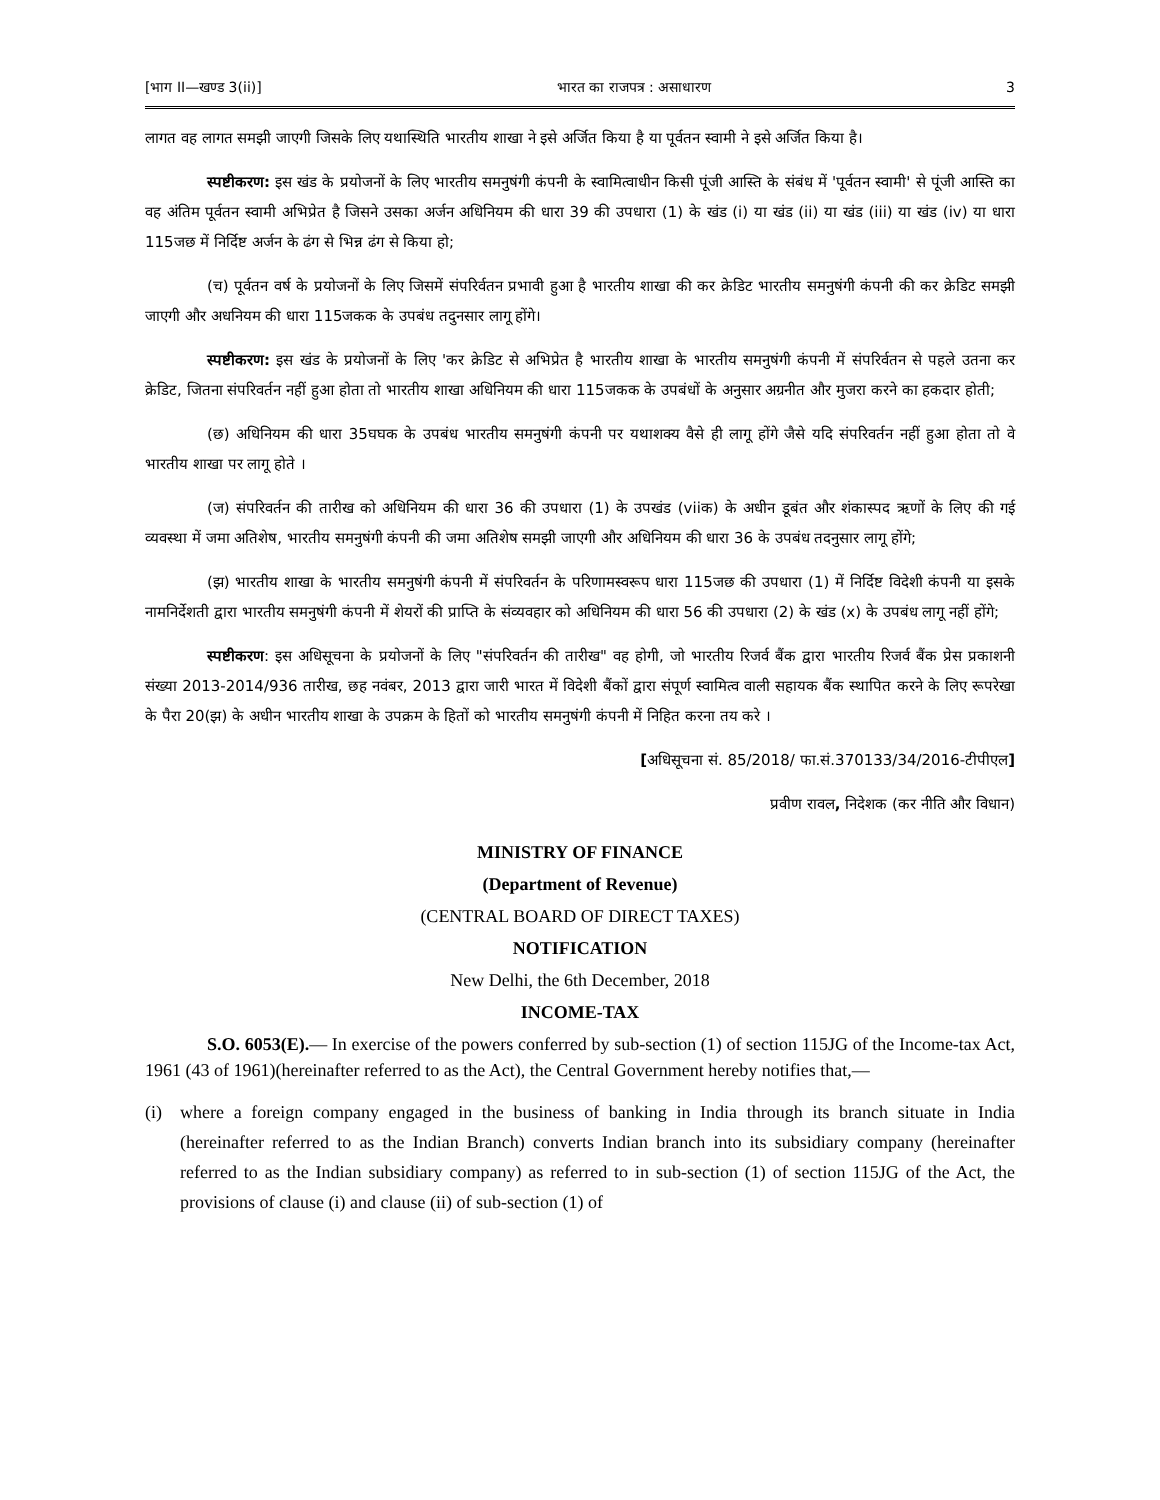[भाग II—खण्ड 3(ii)] भारत का राजपत्र : असाधारण 3
लागत वह लागत समझी जाएगी जिसके लिए यथास्थिति भारतीय शाखा ने इसे अर्जित किया है या पूर्वतन स्वामी ने इसे अर्जित किया है।
स्पष्टीकरण: इस खंड के प्रयोजनों के लिए भारतीय समनुषंगी कंपनी के स्वामित्वाधीन किसी पूंजी आस्ति के संबंध में 'पूर्वतन स्वामी' से पूंजी आस्ति का वह अंतिम पूर्वतन स्वामी अभिप्रेत है जिसने उसका अर्जन अधिनियम की धारा 39 की उपधारा (1) के खंड (i) या खंड (ii) या खंड (iii) या खंड (iv) या धारा 115जछ में निर्दिष्ट अर्जन के ढंग से भिन्न ढंग से किया हो;
(च) पूर्वतन वर्ष के प्रयोजनों के लिए जिसमें संपरिर्वतन प्रभावी हुआ है भारतीय शाखा की कर क्रेडिट भारतीय समनुषंगी कंपनी की कर क्रेडिट समझी जाएगी और अधनियम की धारा 115जकक के उपबंध तदुनसार लागू होंगे।
स्पष्टीकरण: इस खंड के प्रयोजनों के लिए 'कर क्रेडिट से अभिप्रेत है भारतीय शाखा के भारतीय समनुषंगी कंपनी में संपरिर्वतन से पहले उतना कर क्रेडिट, जितना संपरिवर्तन नहीं हुआ होता तो भारतीय शाखा अधिनियम की धारा 115जकक के उपबंधों के अनुसार अग्रनीत और मुजरा करने का हकदार होती;
(छ) अधिनियम की धारा 35घघक के उपबंध भारतीय समनुषंगी कंपनी पर यथाशक्य वैसे ही लागू होंगे जैसे यदि संपरिवर्तन नहीं हुआ होता तो वे भारतीय शाखा पर लागू होते ।
(ज) संपरिवर्तन की तारीख को अधिनियम की धारा 36 की उपधारा (1) के उपखंड (viiक) के अधीन डूबंत और शंकास्पद ऋणों के लिए की गई व्यवस्था में जमा अतिशेष, भारतीय समनुषंगी कंपनी की जमा अतिशेष समझी जाएगी और अधिनियम की धारा 36 के उपबंध तदनुसार लागू होंगे;
(झ) भारतीय शाखा के भारतीय समनुषंगी कंपनी में संपरिवर्तन के परिणामस्वरूप धारा 115जछ की उपधारा (1) में निर्दिष्ट विदेशी कंपनी या इसके नामनिर्देशती द्वारा भारतीय समनुषंगी कंपनी में शेयरों की प्राप्ति के संव्यवहार को अधिनियम की धारा 56 की उपधारा (2) के खंड (x) के उपबंध लागू नहीं होंगे;
स्पष्टीकरण: इस अधिसूचना के प्रयोजनों के लिए "संपरिवर्तन की तारीख" वह होगी, जो भारतीय रिजर्व बैंक द्वारा भारतीय रिजर्व बैंक प्रेस प्रकाशनी संख्या 2013-2014/936 तारीख, छह नवंबर, 2013 द्वारा जारी भारत में विदेशी बैंकों द्वारा संपूर्ण स्वामित्व वाली सहायक बैंक स्थापित करने के लिए रूपरेखा के पैरा 20(झ) के अधीन भारतीय शाखा के उपक्रम के हितों को भारतीय समनुषंगी कंपनी में निहित करना तय करे ।
[अधिसूचना सं. 85/2018/ फा.सं.370133/34/2016-टीपीएल]
प्रवीण रावल, निदेशक (कर नीति और विधान)
MINISTRY OF FINANCE
(Department of Revenue)
(CENTRAL BOARD OF DIRECT TAXES)
NOTIFICATION
New Delhi, the 6th December, 2018
INCOME-TAX
S.O. 6053(E).— In exercise of the powers conferred by sub-section (1) of section 115JG of the Income-tax Act, 1961 (43 of 1961)(hereinafter referred to as the Act), the Central Government hereby notifies that,—
(i) where a foreign company engaged in the business of banking in India through its branch situate in India (hereinafter referred to as the Indian Branch) converts Indian branch into its subsidiary company (hereinafter referred to as the Indian subsidiary company) as referred to in sub-section (1) of section 115JG of the Act, the provisions of clause (i) and clause (ii) of sub-section (1) of